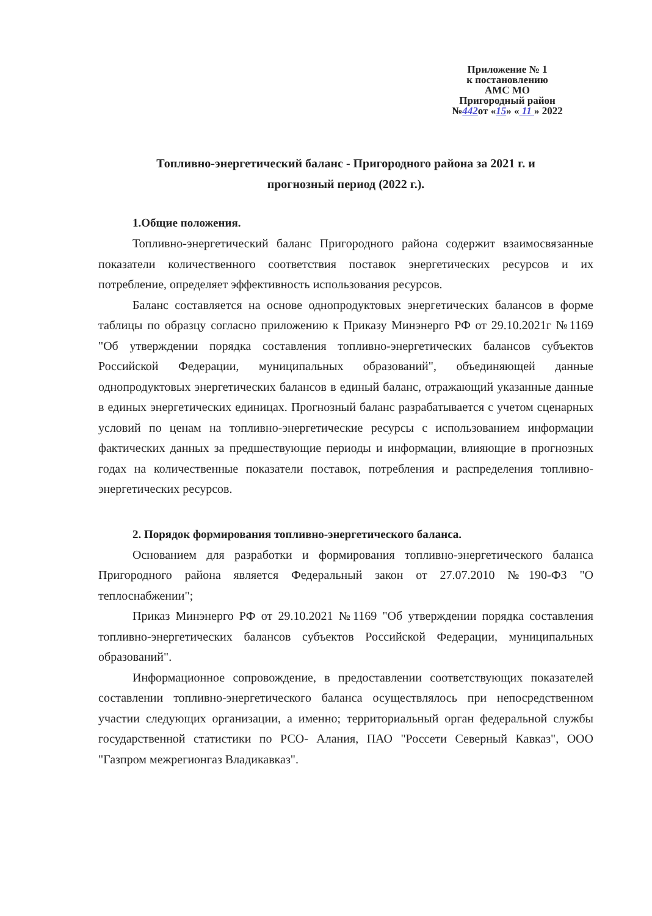Приложение № 1
к постановлению
АМС МО
Пригородный район
№442от «15» « 11 » 2022
Топливно-энергетический баланс - Пригородного района за 2021 г. и
прогнозный период (2022 г.).
1.Общие положения.
Топливно-энергетический баланс Пригородного района содержит взаимосвязанные показатели количественного соответствия поставок энергетических ресурсов и их потребление, определяет эффективность использования ресурсов.
Баланс составляется на основе однопродуктовых энергетических балансов в форме таблицы по образцу согласно приложению к Приказу Минэнерго РФ от 29.10.2021г №1169 "Об утверждении порядка составления топливно-энергетических балансов субъектов Российской Федерации, муниципальных образований", объединяющей данные однопродуктовых энергетических балансов в единый баланс, отражающий указанные данные в единых энергетических единицах. Прогнозный баланс разрабатывается с учетом сценарных условий по ценам на топливно-энергетические ресурсы с использованием информации фактических данных за предшествующие периоды и информации, влияющие в прогнозных годах на количественные показатели поставок, потребления и распределения топливно-энергетических ресурсов.
2. Порядок формирования топливно-энергетического баланса.
Основанием для разработки и формирования топливно-энергетического баланса Пригородного района является Федеральный закон от 27.07.2010 №190-ФЗ "О теплоснабжении";
Приказ Минэнерго РФ от 29.10.2021 №1169 "Об утверждении порядка составления топливно-энергетических балансов субъектов Российской Федерации, муниципальных образований".
Информационное сопровождение, в предоставлении соответствующих показателей составлении топливно-энергетического баланса осуществлялось при непосредственном участии следующих организации, а именно; территориальный орган федеральной службы государственной статистики по РСО- Алания, ПАО "Россети Северный Кавказ", ООО "Газпром межрегионгаз Владикавказ".